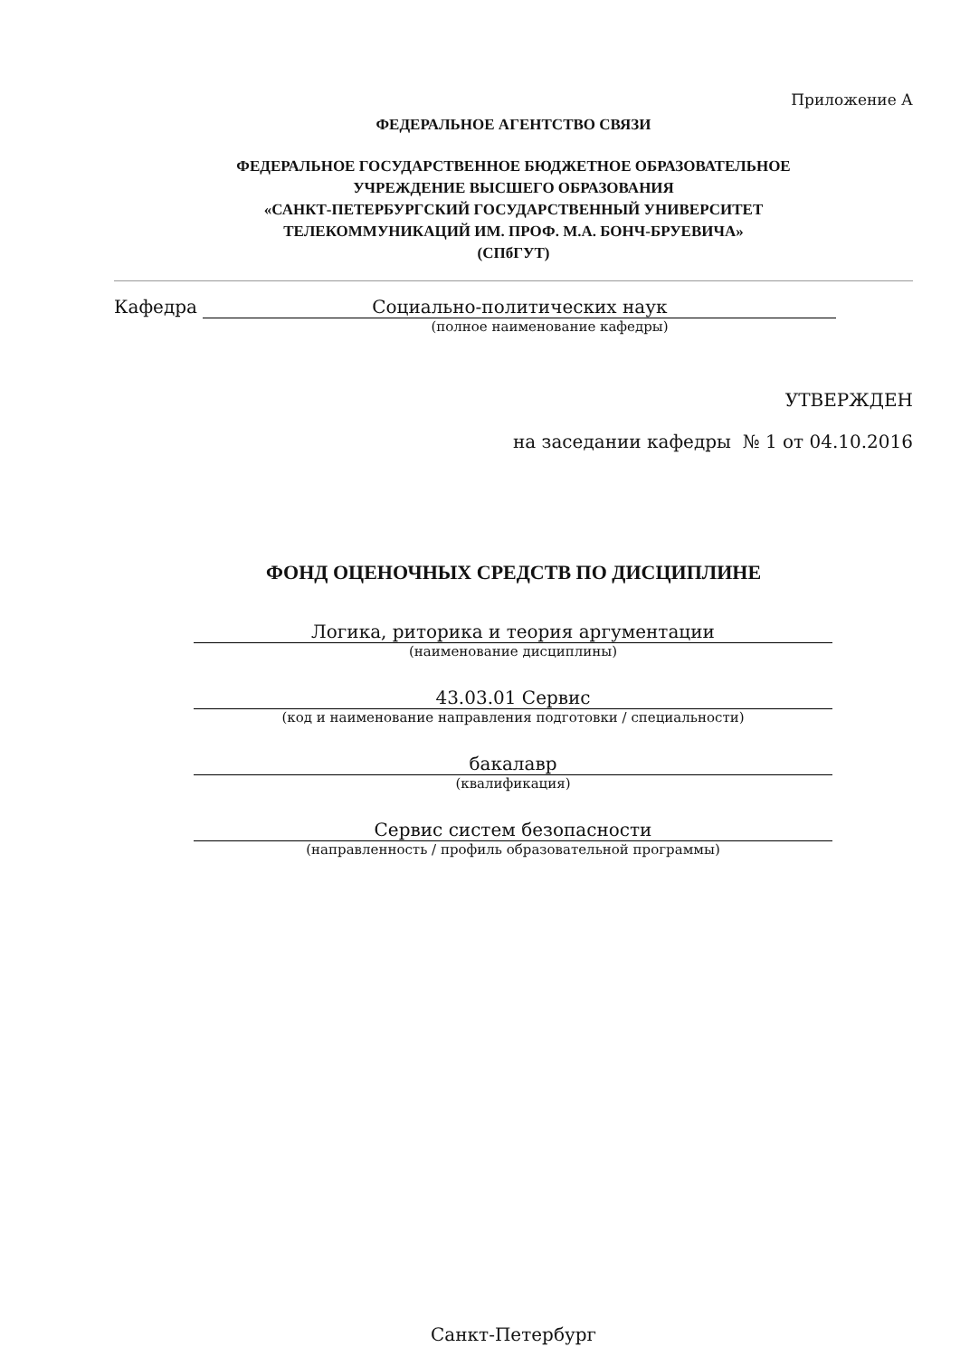Приложение А
ФЕДЕРАЛЬНОЕ АГЕНТСТВО СВЯЗИ
ФЕДЕРАЛЬНОЕ ГОСУДАРСТВЕННОЕ БЮДЖЕТНОЕ ОБРАЗОВАТЕЛЬНОЕ
УЧРЕЖДЕНИЕ ВЫСШЕГО ОБРАЗОВАНИЯ
«САНКТ-ПЕТЕРБУРГСКИЙ ГОСУДАРСТВЕННЫЙ УНИВЕРСИТЕТ
ТЕЛЕКОММУНИКАЦИЙ ИМ. ПРОФ. М.А. БОНЧ-БРУЕВИЧА»
(СПбГУТ)
Кафедра Социально-политических наук
(полное наименование кафедры)
УТВЕРЖДЕН
на заседании кафедры № 1 от 04.10.2016
ФОНД ОЦЕНОЧНЫХ СРЕДСТВ ПО ДИСЦИПЛИНЕ
Логика, риторика и теория аргументации
(наименование дисциплины)
43.03.01 Сервис
(код и наименование направления подготовки / специальности)
бакалавр
(квалификация)
Сервис систем безопасности
(направленность / профиль образовательной программы)
Санкт-Петербург